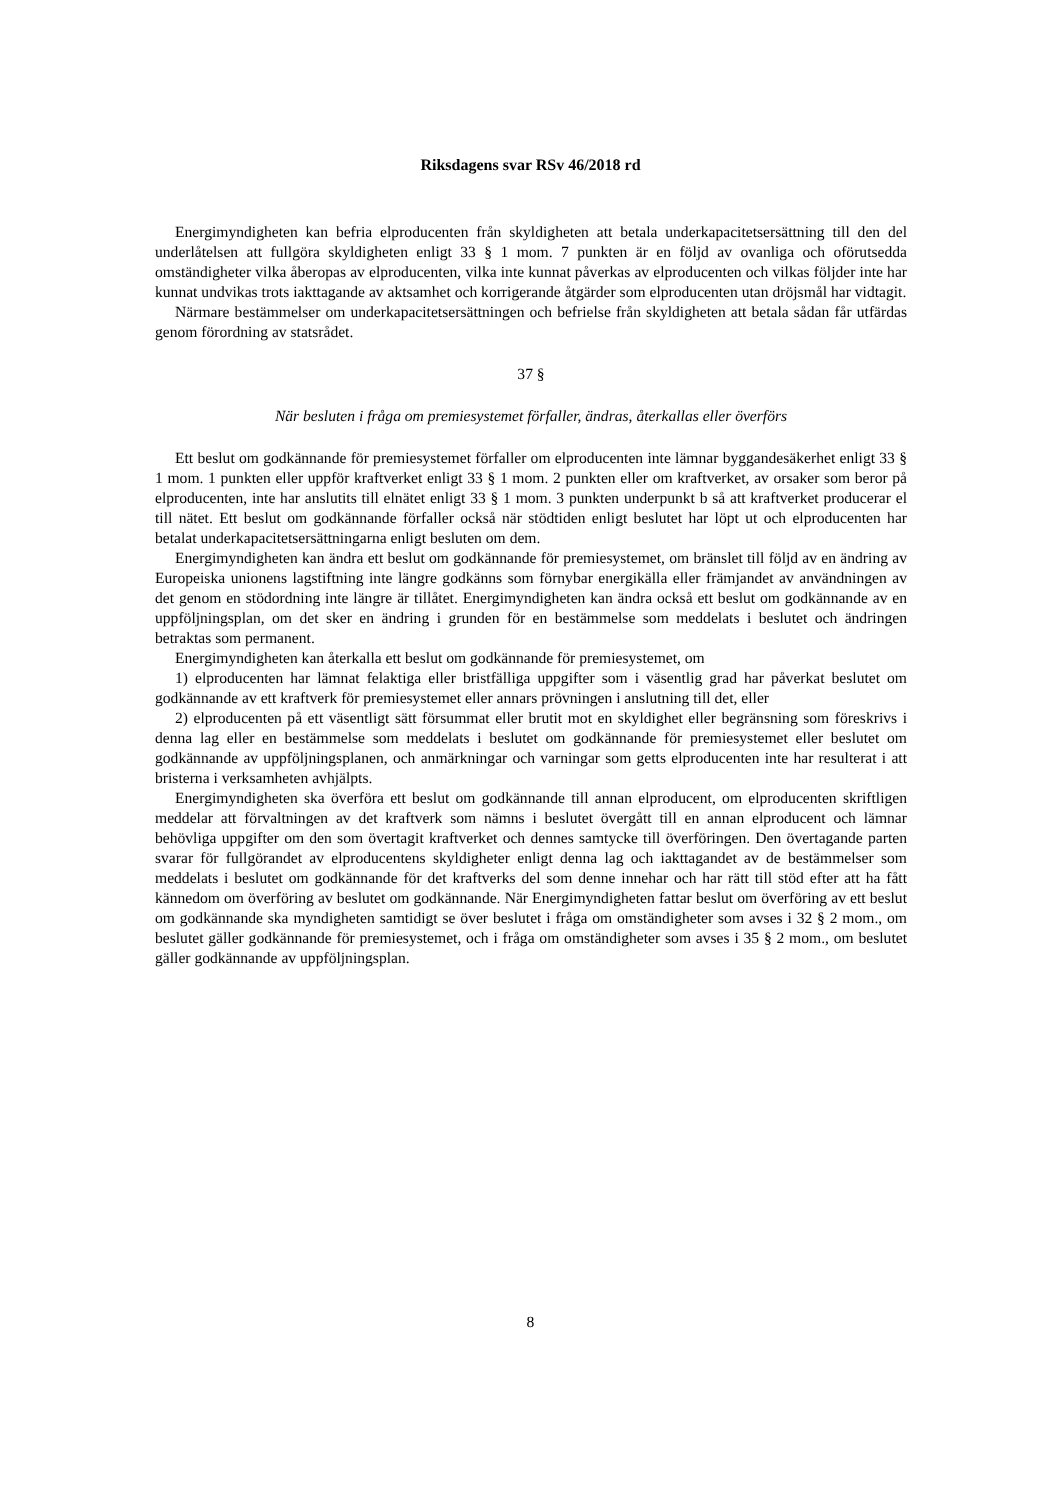Riksdagens svar RSv 46/2018 rd
Energimyndigheten kan befria elproducenten från skyldigheten att betala underkapacitetsersättning till den del underlåtelsen att fullgöra skyldigheten enligt 33 § 1 mom. 7 punkten är en följd av ovanliga och oförutsedda omständigheter vilka åberopas av elproducenten, vilka inte kunnat påverkas av elproducenten och vilkas följder inte har kunnat undvikas trots iakttagande av aktsamhet och korrigerande åtgärder som elproducenten utan dröjsmål har vidtagit.
Närmare bestämmelser om underkapacitetsersättningen och befrielse från skyldigheten att betala sådan får utfärdas genom förordning av statsrådet.
37 §
När besluten i fråga om premiesystemet förfaller, ändras, återkallas eller överförs
Ett beslut om godkännande för premiesystemet förfaller om elproducenten inte lämnar byggandesäkerhet enligt 33 § 1 mom. 1 punkten eller uppför kraftverket enligt 33 § 1 mom. 2 punkten eller om kraftverket, av orsaker som beror på elproducenten, inte har anslutits till elnätet enligt 33 § 1 mom. 3 punkten underpunkt b så att kraftverket producerar el till nätet. Ett beslut om godkännande förfaller också när stödtiden enligt beslutet har löpt ut och elproducenten har betalat underkapacitetsersättningarna enligt besluten om dem.
Energimyndigheten kan ändra ett beslut om godkännande för premiesystemet, om bränslet till följd av en ändring av Europeiska unionens lagstiftning inte längre godkänns som förnybar energikälla eller främjandet av användningen av det genom en stödordning inte längre är tillåtet. Energimyndigheten kan ändra också ett beslut om godkännande av en uppföljningsplan, om det sker en ändring i grunden för en bestämmelse som meddelats i beslutet och ändringen betraktas som permanent.
Energimyndigheten kan återkalla ett beslut om godkännande för premiesystemet, om
1) elproducenten har lämnat felaktiga eller bristfälliga uppgifter som i väsentlig grad har påverkat beslutet om godkännande av ett kraftverk för premiesystemet eller annars prövningen i anslutning till det, eller
2) elproducenten på ett väsentligt sätt försummat eller brutit mot en skyldighet eller begränsning som föreskrivs i denna lag eller en bestämmelse som meddelats i beslutet om godkännande för premiesystemet eller beslutet om godkännande av uppföljningsplanen, och anmärkningar och varningar som getts elproducenten inte har resulterat i att bristerna i verksamheten avhjälpts.
Energimyndigheten ska överföra ett beslut om godkännande till annan elproducent, om elproducenten skriftligen meddelar att förvaltningen av det kraftverk som nämns i beslutet övergått till en annan elproducent och lämnar behövliga uppgifter om den som övertagit kraftverket och dennes samtycke till överföringen. Den övertagande parten svarar för fullgörandet av elproducentens skyldigheter enligt denna lag och iakttagandet av de bestämmelser som meddelats i beslutet om godkännande för det kraftverks del som denne innehar och har rätt till stöd efter att ha fått kännedom om överföring av beslutet om godkännande. När Energimyndigheten fattar beslut om överföring av ett beslut om godkännande ska myndigheten samtidigt se över beslutet i fråga om omständigheter som avses i 32 § 2 mom., om beslutet gäller godkännande för premiesystemet, och i fråga om omständigheter som avses i 35 § 2 mom., om beslutet gäller godkännande av uppföljningsplan.
8